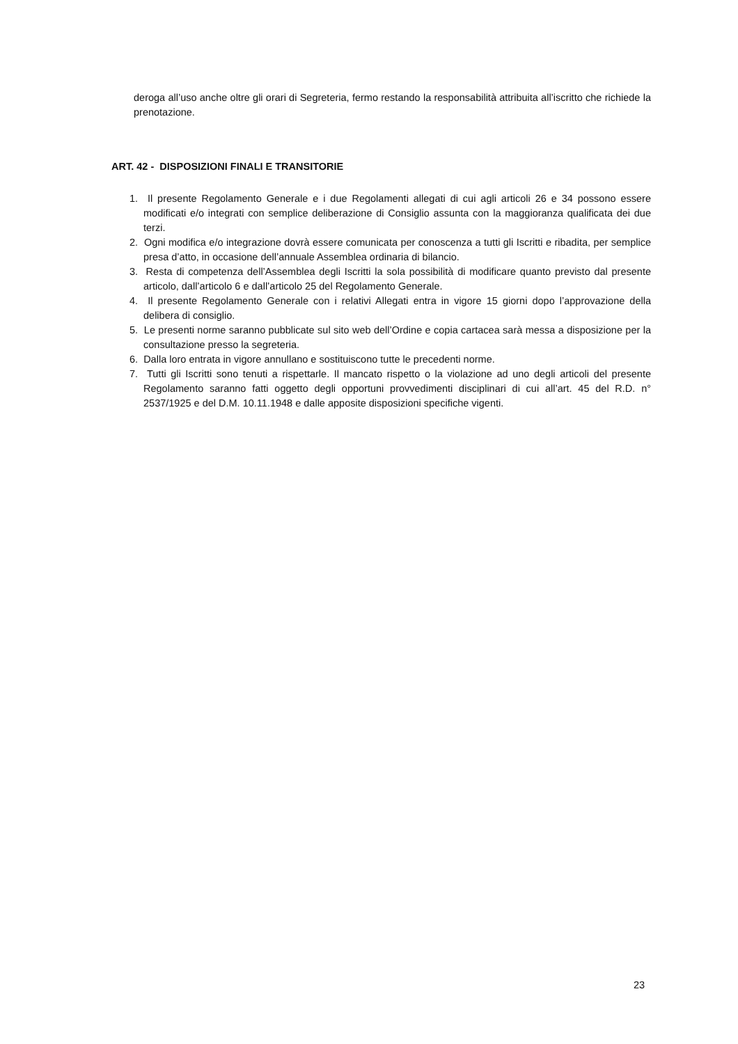deroga all’uso anche oltre gli orari di Segreteria, fermo restando la responsabilità attribuita all’iscritto che richiede la prenotazione.
ART. 42 - DISPOSIZIONI FINALI E TRANSITORIE
1. Il presente Regolamento Generale e i due Regolamenti allegati di cui agli articoli 26 e 34 possono essere modificati e/o integrati con semplice deliberazione di Consiglio assunta con la maggioranza qualificata dei due terzi.
2. Ogni modifica e/o integrazione dovrà essere comunicata per conoscenza a tutti gli Iscritti e ribadita, per semplice presa d’atto, in occasione dell’annuale Assemblea ordinaria di bilancio.
3. Resta di competenza dell’Assemblea degli Iscritti la sola possibilità di modificare quanto previsto dal presente articolo, dall’articolo 6 e dall’articolo 25 del Regolamento Generale.
4. Il presente Regolamento Generale con i relativi Allegati entra in vigore 15 giorni dopo l’approvazione della delibera di consiglio.
5. Le presenti norme saranno pubblicate sul sito web dell’Ordine e copia cartacea sarà messa a disposizione per la consultazione presso la segreteria.
6. Dalla loro entrata in vigore annullano e sostituiscono tutte le precedenti norme.
7. Tutti gli Iscritti sono tenuti a rispettarle. Il mancato rispetto o la violazione ad uno degli articoli del presente Regolamento saranno fatti oggetto degli opportuni provvedimenti disciplinari di cui all’art. 45 del R.D. n° 2537/1925 e del D.M. 10.11.1948 e dalle apposite disposizioni specifiche vigenti.
23